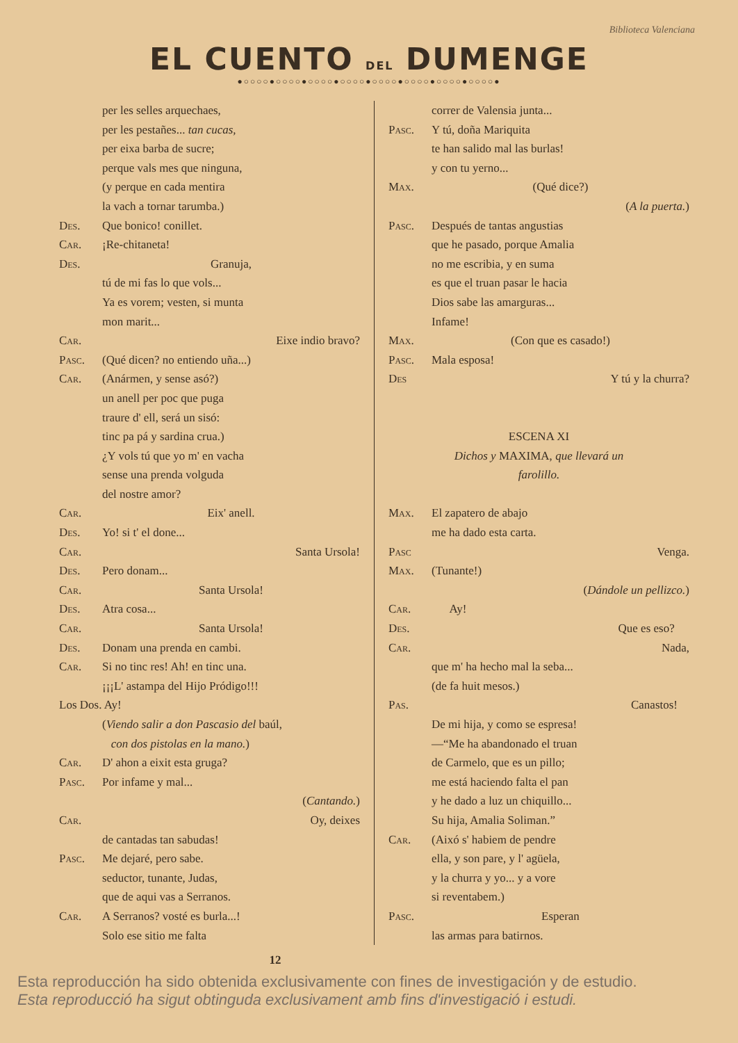Biblioteca Valenciana
EL CUENTO DEL DUMENGE
●○○○○●○○○○●○○○○●○○○○●○○○○●○○○○●○○○○●○○○○●
per les selles arquechaes,
per les pestañes... tan cucas,
per eixa barba de sucre;
perque vals mes que ninguna,
(y perque en cada mentira
la vach a tornar tarumba.)
Des. Que bonico! conillet.
Car. ¡Re-chitaneta!
Des. Granuja,
tú de mi fas lo que vols...
Ya es vorem; vesten, si munta
mon marit...
Car. Eixe indio bravo?
Pasc. (Qué dicen? no entiendo uña...)
Car. (Anármen, y sense asó?)
un anell per poc que puga
traure d' ell, será un sisó:
tinc pa pá y sardina crua.)
¿Y vols tú que yo m' en vacha
sense una prenda volguda
del nostre amor?
Car. Eix' anell.
Des. Yo! si t' el done...
Car. Santa Ursola!
Des. Pero donam...
Car. Santa Ursola!
Des. Atra cosa...
Car. Santa Ursola!
Des. Donam una prenda en cambi.
Car. Si no tinc res! Ah! en tinc una.
¡¡¡L' astampa del Hijo Pródigo!!!
Los Dos. Ay!
(Viendo salir a don Pascasio del baúl,
con dos pistolas en la mano.)
Car. D' ahon a eixit esta gruga?
Pasc. Por infame y mal...
(Cantando.)
Car. Oy, deixes
de cantadas tan sabudas!
Pasc. Me dejaré, pero sabe.
seductor, tunante, Judas,
que de aqui vas a Serranos.
Car. A Serranos? vosté es burla...!
Solo ese sitio me falta
correr de Valensia junta...
Pasc. Y tú, doña Mariquita
te han salido mal las burlas!
y con tu yerno...
Max. (Qué dice?)
(A la puerta.)
Pasc. Después de tantas angustias
que he pasado, porque Amalia
no me escribia, y en suma
es que el truan pasar le hacia
Dios sabe las amarguras...
Infame!
Max. (Con que es casado!)
Pasc. Mala esposa!
Des Y tú y la churra?
ESCENA XI
Dichos y MAXIMA, que llevará un
farolillo.
Max. El zapatero de abajo
me ha dado esta carta.
Pasc Venga.
Max. (Tunante!)
(Dándole un pellizco.)
Car. Ay!
Des. Que es eso?
Car. Nada,
que m' ha hecho mal la seba...
(de fa huit mesos.)
Pas. Canastos!
De mi hija, y como se espresa!
—“Me ha abandonado el truan
de Carmelo, que es un pillo;
me está haciendo falta el pan
y he dado a luz un chiquillo...
Su hija, Amalia Soliman.”
Car. (Aixó s' habiem de pendre
ella, y son pare, y l' agüela,
y la churra y yo... y a vore
si reventabem.)
Pasc. Esperan
las armas para batirnos.
12
Esta reproducción ha sido obtenida exclusivamente con fines de investigación y de estudio.
Esta reproducció ha sigut obtinguda exclusivament amb fins d'investigació i estudi.